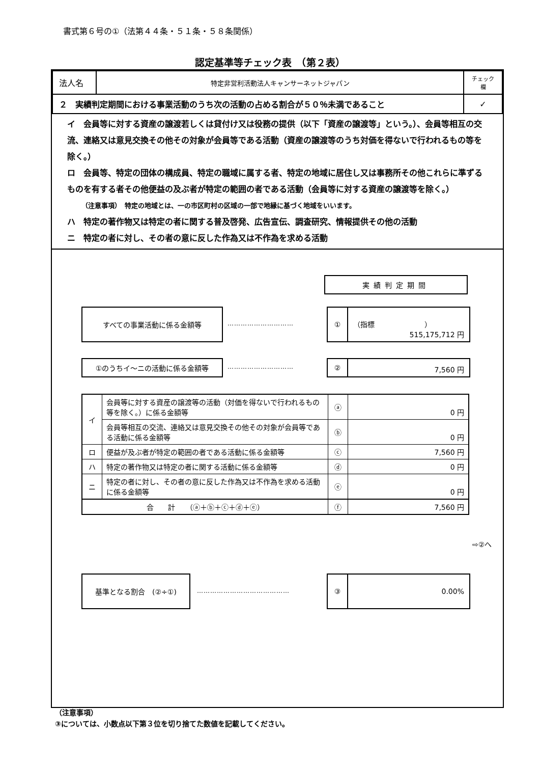書式第６号の①（法第４４条・５１条・５８条関係）
認定基準等チェック表　（第２表）
| 法人名 | 特定非営利活動法人キャンサーネットジャパン | チェック欄 |
| ２ 実績判定期間における事業活動のうち次の活動の占める割合が５０％未満であること | | ✓ |
イ　会員等に対する資産の譲渡若しくは貸付け又は役務の提供（以下「資産の譲渡等」という。）、会員等相互の交流、連絡又は意見交換その他その対象が会員等である活動（資産の譲渡等のうち対価を得ないで行われるもの等を除く。）
ロ　会員等、特定の団体の構成員、特定の職域に属する者、特定の地域に居住し又は事務所その他これらに準ずるものを有する者その他便益の及ぶ者が特定の範囲の者である活動（会員等に対する資産の譲渡等を除く。）
（注意事項）　特定の地域とは、一の市区町村の区域の一部で地縁に基づく地域をいいます。
ハ　特定の著作物又は特定の者に関する普及啓発、広告宣伝、調査研究、情報提供その他の活動
ニ　特定の者に対し、その者の意に反した作為又は不作為を求める活動
実績判定期間
すべての事業活動に係る金額等
…………………………
①
（指標　　　　　　　）
515,175,712 円
①のうちイ～ニの活動に係る金額等
…………………………
②
7,560 円
| イ | 会員等に対する資産の譲渡等の活動（対価を得ないで行われるもの等を除く。）に係る金額等 | ⓐ | 0 円 |
| | 会員等相互の交流、連絡又は意見交換その他その対象が会員等である活動に係る金額等 | ⓑ | 0 円 |
| ロ | 便益が及ぶ者が特定の範囲の者である活動に係る金額等 | ⓒ | 7,560 円 |
| ハ | 特定の著作物又は特定の者に関する活動に係る金額等 | ⓓ | 0 円 |
| ニ | 特定の者に対し、その者の意に反した作為又は不作為を求める活動に係る金額等 | ⓔ | 0 円 |
| 合 計 （ⓐ＋ⓑ＋ⓒ＋ⓓ＋ⓔ） | | ⓕ | 7,560 円 |
⇨②へ
基準となる割合　(②÷①)
……………………………………
③
0.00%
（注意事項）
③については、小数点以下第３位を切り捨てた数値を記載してください。